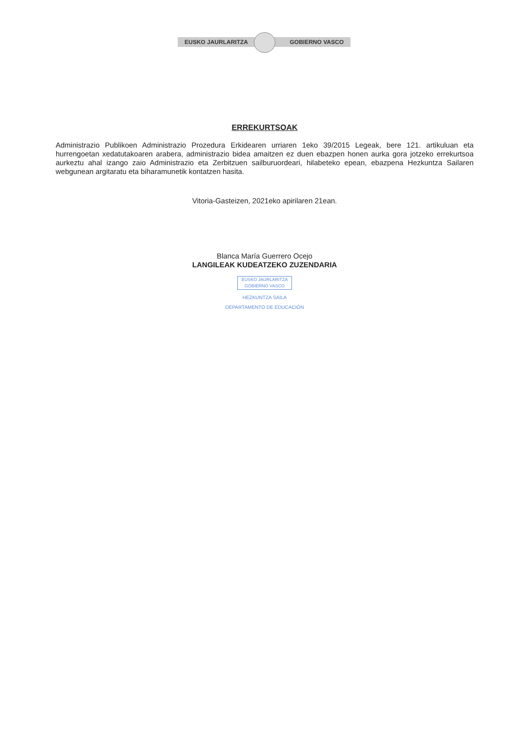EUSKO JAURLARITZA GOBIERNO VASCO
ERREKURTSOAK
Administrazio Publikoen Administrazio Prozedura Erkidearen urriaren 1eko 39/2015 Legeak, bere 121. artikuluan eta hurrengoetan xedatutakoaren arabera, administrazio bidea amaitzen ez duen ebazpen honen aurka gora jotzeko errekurtsoa aurkeztu ahal izango zaio Administrazio eta Zerbitzuen sailburuordeari, hilabeteko epean, ebazpena Hezkuntza Sailaren webgunean argitaratu eta biharamunetik kontatzen hasita.
Vitoria-Gasteizen, 2021eko apirilaren 21ean.
Blanca María Guerrero Ocejo
LANGILEAK KUDEATZEKO ZUZENDARIA
EUSKO JAURLARITZA
GOBIERNO VASCO
HEZKUNTZA SAILA
DEPARTAMENTO DE EDUCACIÓN